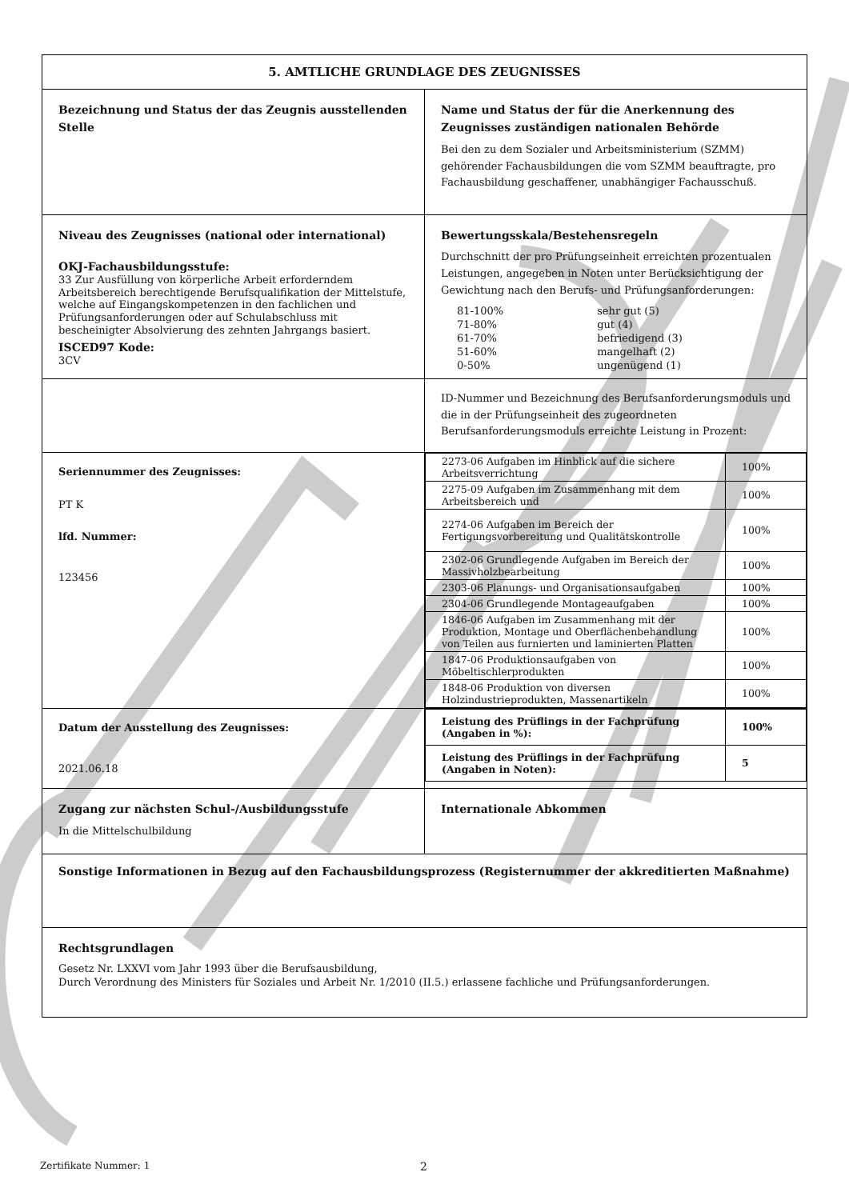| 5. AMTLICHE GRUNDLAGE DES ZEUGNISSES | |
| Bezeichnung und Status der das Zeugnis ausstellenden Stelle | Name und Status der für die Anerkennung des Zeugnisses zuständigen nationalen Behörde Bei den zu dem Sozialer und Arbeitsministerium (SZMM) gehörender Fachausbildungen die vom SZMM beauftragte, pro Fachausbildung geschaffener, unabhängiger Fachausschuß. |
| Niveau des Zeugnisses (national oder international) OKJ-Fachausbildungsstufe: 33 Zur Ausfüllung von körperliche Arbeit erforderndem Arbeitsbereich berechtigende Berufsqualifikation der Mittelstufe, welche auf Eingangskompetenzen in den fachlichen und Prüfungsanforderungen oder auf Schulabschluss mit bescheinigter Absolvierung des zehnten Jahrgangs basiert. ISCED97 Kode: 3CV | Bewertungsskala/Bestehensregeln Durchschnitt der pro Prüfungseinheit erreichten prozentualen Leistungen, angegeben in Noten unter Berücksichtigung der Gewichtung nach den Berufs- und Prüfungsanforderungen: / 81-100% / sehr gut (5) / / 71-80% / gut (4) / / 61-70% / befriedigend (3) / / 51-60% / mangelhaft (2) / / 0-50% / ungenügend (1) / |
| | ID-Nummer und Bezeichnung des Berufsanforderungsmoduls und die in der Prüfungseinheit des zugeordneten Berufsanforderungsmoduls erreichte Leistung in Prozent: |
| Seriennummer des Zeugnisses: PT K lfd. Nummer: 123456 | / 2273-06 Aufgaben im Hinblick auf die sichere Arbeitsverrichtung / 100% / / 2275-09 Aufgaben im Zusammenhang mit dem Arbeitsbereich und / 100% / / 2274-06 Aufgaben im Bereich der Fertigungsvorbereitung und Qualitätskontrolle / 100% / / 2302-06 Grundlegende Aufgaben im Bereich der Massivholzbearbeitung / 100% / / 2303-06 Planungs- und Organisationsaufgaben / 100% / / 2304-06 Grundlegende Montageaufgaben / 100% / / 1846-06 Aufgaben im Zusammenhang mit der Produktion, Montage und Oberflächenbehandlung von Teilen aus furnierten und laminierten Platten / 100% / / 1847-06 Produktionsaufgaben von Möbeltischlerprodukten / 100% / / 1848-06 Produktion von diversen Holzindustrieprodukten, Massenartikeln / 100% / |
| Datum der Ausstellung des Zeugnisses: 2021.06.18 | / Leistung des Prüflings in der Fachprüfung (Angaben in %): / 100% / / Leistung des Prüflings in der Fachprüfung (Angaben in Noten): / 5 / |
| Zugang zur nächsten Schul-/Ausbildungsstufe In die Mittelschulbildung | Internationale Abkommen |
| Sonstige Informationen in Bezug auf den Fachausbildungsprozess (Registernummer der akkreditierten Maßnahme) | |
| Rechtsgrundlagen Gesetz Nr. LXXVI vom Jahr 1993 über die Berufsausbildung, Durch Verordnung des Ministers für Soziales und Arbeit Nr. 1/2010 (II.5.) erlassene fachliche und Prüfungsanforderungen. | |
Zertifikate Nummer: 1 2